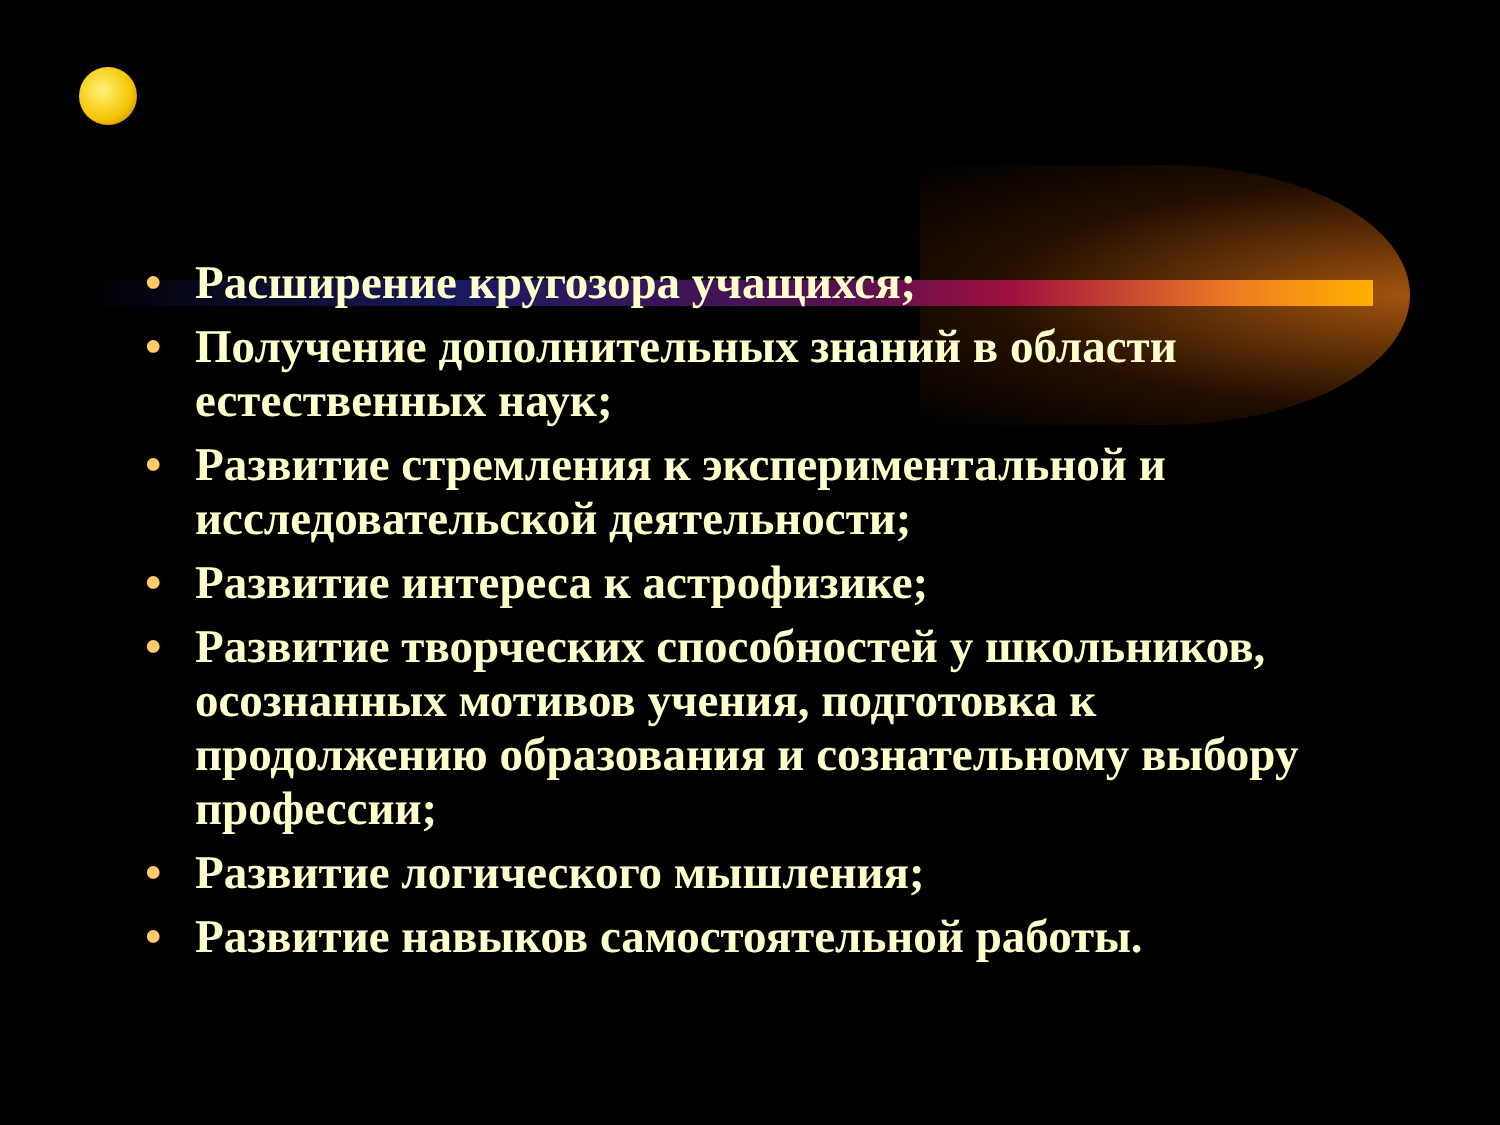• Расширение кругозора учащихся;
• Получение дополнительных знаний в области естественных наук;
• Развитие стремления к экспериментальной и исследовательской деятельности;
• Развитие интереса к астрофизике;
• Развитие творческих способностей у школьников, осознанных мотивов учения, подготовка к продолжению образования и сознательному выбору профессии;
• Развитие логического мышления;
• Развитие навыков самостоятельной работы.